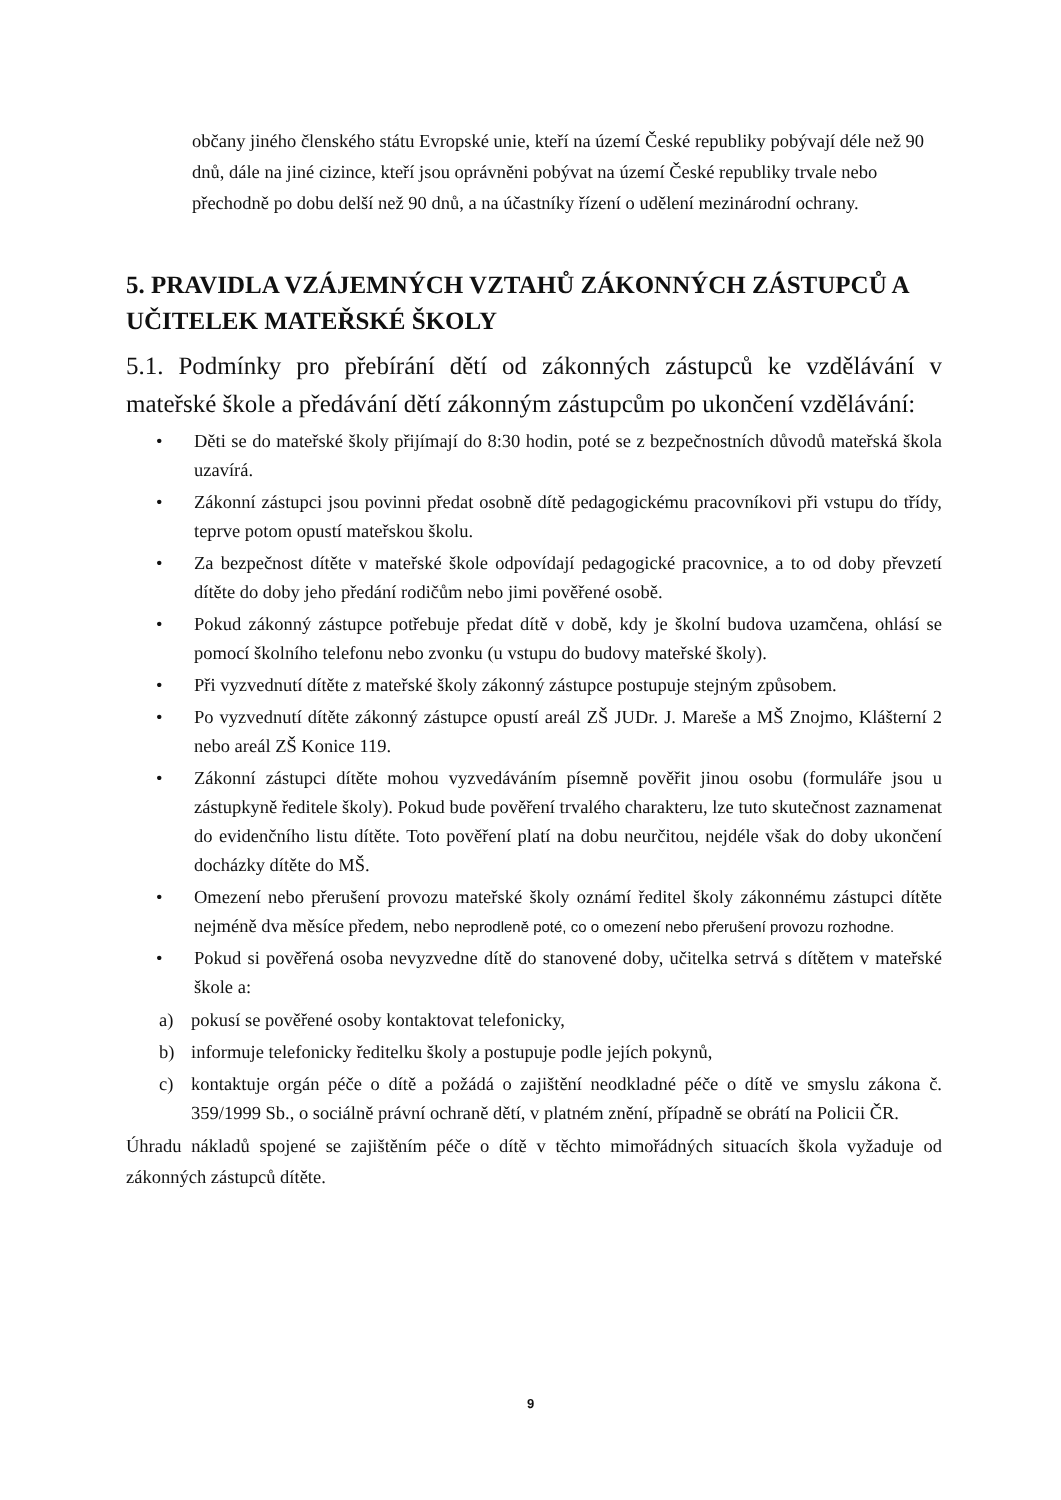občany jiného členského státu Evropské unie, kteří na území České republiky pobývají déle než 90 dnů, dále na jiné cizince, kteří jsou oprávněni pobývat na území České republiky trvale nebo přechodně po dobu delší než 90 dnů, a na účastníky řízení o udělení mezinárodní ochrany.
5. PRAVIDLA VZÁJEMNÝCH VZTAHŮ ZÁKONNÝCH ZÁSTUPCŮ A UČITELEK MATEŘSKÉ ŠKOLY
5.1. Podmínky pro přebírání dětí od zákonných zástupců ke vzdělávání v mateřské škole a předávání dětí zákonným zástupcům po ukončení vzdělávání:
• Děti se do mateřské školy přijímají do 8:30 hodin, poté se z bezpečnostních důvodů mateřská škola uzavírá.
• Zákonní zástupci jsou povinni předat osobně dítě pedagogickému pracovníkovi při vstupu do třídy, teprve potom opustí mateřskou školu.
• Za bezpečnost dítěte v mateřské škole odpovídají pedagogické pracovnice, a to od doby převzetí dítěte do doby jeho předání rodičům nebo jimi pověřené osobě.
• Pokud zákonný zástupce potřebuje předat dítě v době, kdy je školní budova uzamčena, ohlásí se pomocí školního telefonu nebo zvonku (u vstupu do budovy mateřské školy).
• Při vyzvednutí dítěte z mateřské školy zákonný zástupce postupuje stejným způsobem.
• Po vyzvednutí dítěte zákonný zástupce opustí areál ZŠ JUDr. J. Mareše a MŠ Znojmo, Klášterní 2 nebo areál ZŠ Konice 119.
• Zákonní zástupci dítěte mohou vyzvedáváním písemně pověřit jinou osobu (formuláře jsou u zástupkyně ředitele školy). Pokud bude pověření trvalého charakteru, lze tuto skutečnost zaznamenat do evidenčního listu dítěte. Toto pověření platí na dobu neurčitou, nejdéle však do doby ukončení docházky dítěte do MŠ.
• Omezení nebo přerušení provozu mateřské školy oznámí ředitel školy zákonnému zástupci dítěte nejméně dva měsíce předem, nebo neprodleně poté, co o omezení nebo přerušení provozu rozhodne.
• Pokud si pověřená osoba nevyzvedne dítě do stanovené doby, učitelka setrvá s dítětem v mateřské škole a:
a) pokusí se pověřené osoby kontaktovat telefonicky,
b) informuje telefonicky ředitelku školy a postupuje podle jejích pokynů,
c) kontaktuje orgán péče o dítě a požádá o zajištění neodkladné péče o dítě ve smyslu zákona č. 359/1999 Sb., o sociálně právní ochraně dětí, v platném znění, případně se obrátí na Policii ČR.
Úhradu nákladů spojené se zajištěním péče o dítě v těchto mimořádných situacích škola vyžaduje od zákonných zástupců dítěte.
9